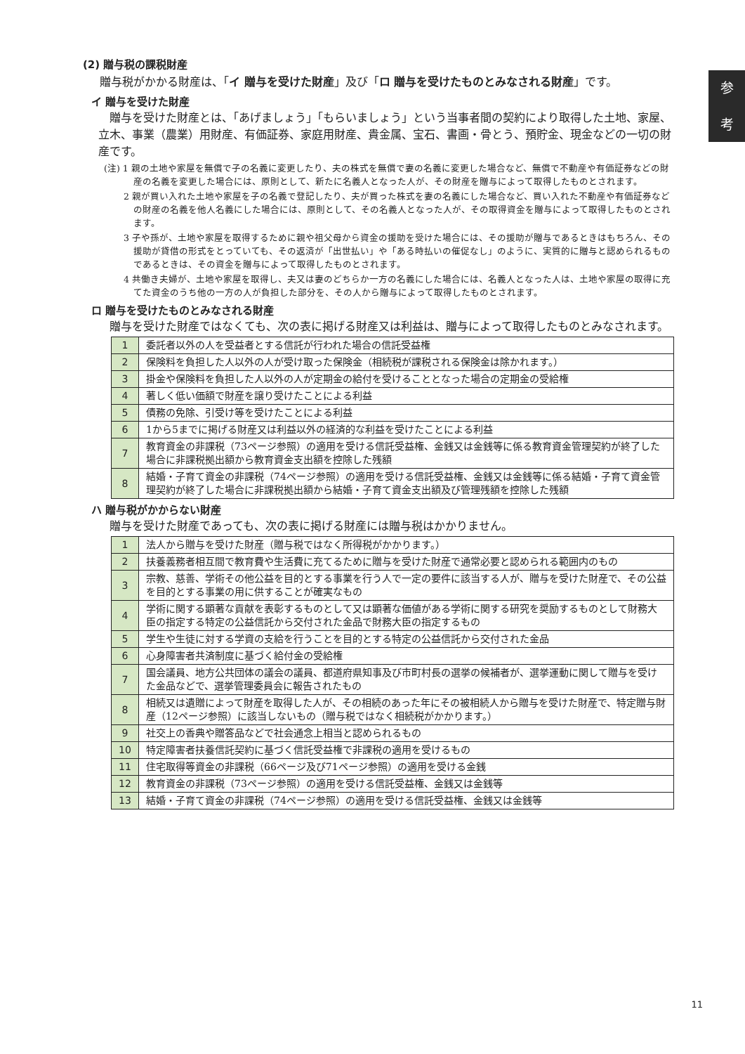参
考
(2) 贈与税の課税財産
贈与税がかかる財産は、「イ 贈与を受けた財産」及び「ロ 贈与を受けたものとみなされる財産」です。
イ 贈与を受けた財産
贈与を受けた財産とは、「あげましょう」「もらいましょう」という当事者間の契約により取得した土地、家屋、立木、事業（農業）用財産、有価証券、家庭用財産、貴金属、宝石、書画・骨とう、預貯金、現金などの一切の財産です。
(注) 1 親の土地や家屋を無償で子の名義に変更したり、夫の株式を無償で妻の名義に変更した場合など、無償で不動産や有価証券などの財産の名義を変更した場合には、原則として、新たに名義人となった人が、その財産を贈与によって取得したものとされます。
2 親が買い入れた土地や家屋を子の名義で登記したり、夫が買った株式を妻の名義にした場合など、買い入れた不動産や有価証券などの財産の名義を他人名義にした場合には、原則として、その名義人となった人が、その取得資金を贈与によって取得したものとされます。
3 子や孫が、土地や家屋を取得するために親や祖父母から資金の援助を受けた場合には、その援助が贈与であるときはもちろん、その援助が貸借の形式をとっていても、その返済が「出世払い」や「ある時払いの催促なし」のように、実質的に贈与と認められるものであるときは、その資金を贈与によって取得したものとされます。
4 共働き夫婦が、土地や家屋を取得し、夫又は妻のどちらか一方の名義にした場合には、名義人となった人は、土地や家屋の取得に充てた資金のうち他の一方の人が負担した部分を、その人から贈与によって取得したものとされます。
ロ 贈与を受けたものとみなされる財産
贈与を受けた財産ではなくても、次の表に掲げる財産又は利益は、贈与によって取得したものとみなされます。
| 1 | 委託者以外の人を受益者とする信託が行われた場合の信託受益権 |
| 2 | 保険料を負担した人以外の人が受け取った保険金（相続税が課税される保険金は除かれます。） |
| 3 | 掛金や保険料を負担した人以外の人が定期金の給付を受けることとなった場合の定期金の受給権 |
| 4 | 著しく低い価額で財産を譲り受けたことによる利益 |
| 5 | 債務の免除、引受け等を受けたことによる利益 |
| 6 | 1から5までに掲げる財産又は利益以外の経済的な利益を受けたことによる利益 |
| 7 | 教育資金の非課税（73ページ参照）の適用を受ける信託受益権、金銭又は金銭等に係る教育資金管理契約が終了した場合に非課税拠出額から教育資金支出額を控除した残額 |
| 8 | 結婚・子育て資金の非課税（74ページ参照）の適用を受ける信託受益権、金銭又は金銭等に係る結婚・子育て資金管理契約が終了した場合に非課税拠出額から結婚・子育て資金支出額及び管理残額を控除した残額 |
ハ 贈与税がかからない財産
贈与を受けた財産であっても、次の表に掲げる財産には贈与税はかかりません。
| 1 | 法人から贈与を受けた財産（贈与税ではなく所得税がかかります。） |
| 2 | 扶養義務者相互間で教育費や生活費に充てるために贈与を受けた財産で通常必要と認められる範囲内のもの |
| 3 | 宗教、慈善、学術その他公益を目的とする事業を行う人で一定の要件に該当する人が、贈与を受けた財産で、その公益を目的とする事業の用に供することが確実なもの |
| 4 | 学術に関する顕著な貢献を表彰するものとして又は顕著な価値がある学術に関する研究を奨励するものとして財務大臣の指定する特定の公益信託から交付された金品で財務大臣の指定するもの |
| 5 | 学生や生徒に対する学資の支給を行うことを目的とする特定の公益信託から交付された金品 |
| 6 | 心身障害者共済制度に基づく給付金の受給権 |
| 7 | 国会議員、地方公共団体の議会の議員、都道府県知事及び市町村長の選挙の候補者が、選挙運動に関して贈与を受けた金品などで、選挙管理委員会に報告されたもの |
| 8 | 相続又は遺贈によって財産を取得した人が、その相続のあった年にその被相続人から贈与を受けた財産で、特定贈与財産（12ページ参照）に該当しないもの（贈与税ではなく相続税がかかります。） |
| 9 | 社交上の香典や贈答品などで社会通念上相当と認められるもの |
| 10 | 特定障害者扶養信託契約に基づく信託受益権で非課税の適用を受けるもの |
| 11 | 住宅取得等資金の非課税（66ページ及び71ページ参照）の適用を受ける金銭 |
| 12 | 教育資金の非課税（73ページ参照）の適用を受ける信託受益権、金銭又は金銭等 |
| 13 | 結婚・子育て資金の非課税（74ページ参照）の適用を受ける信託受益権、金銭又は金銭等 |
11